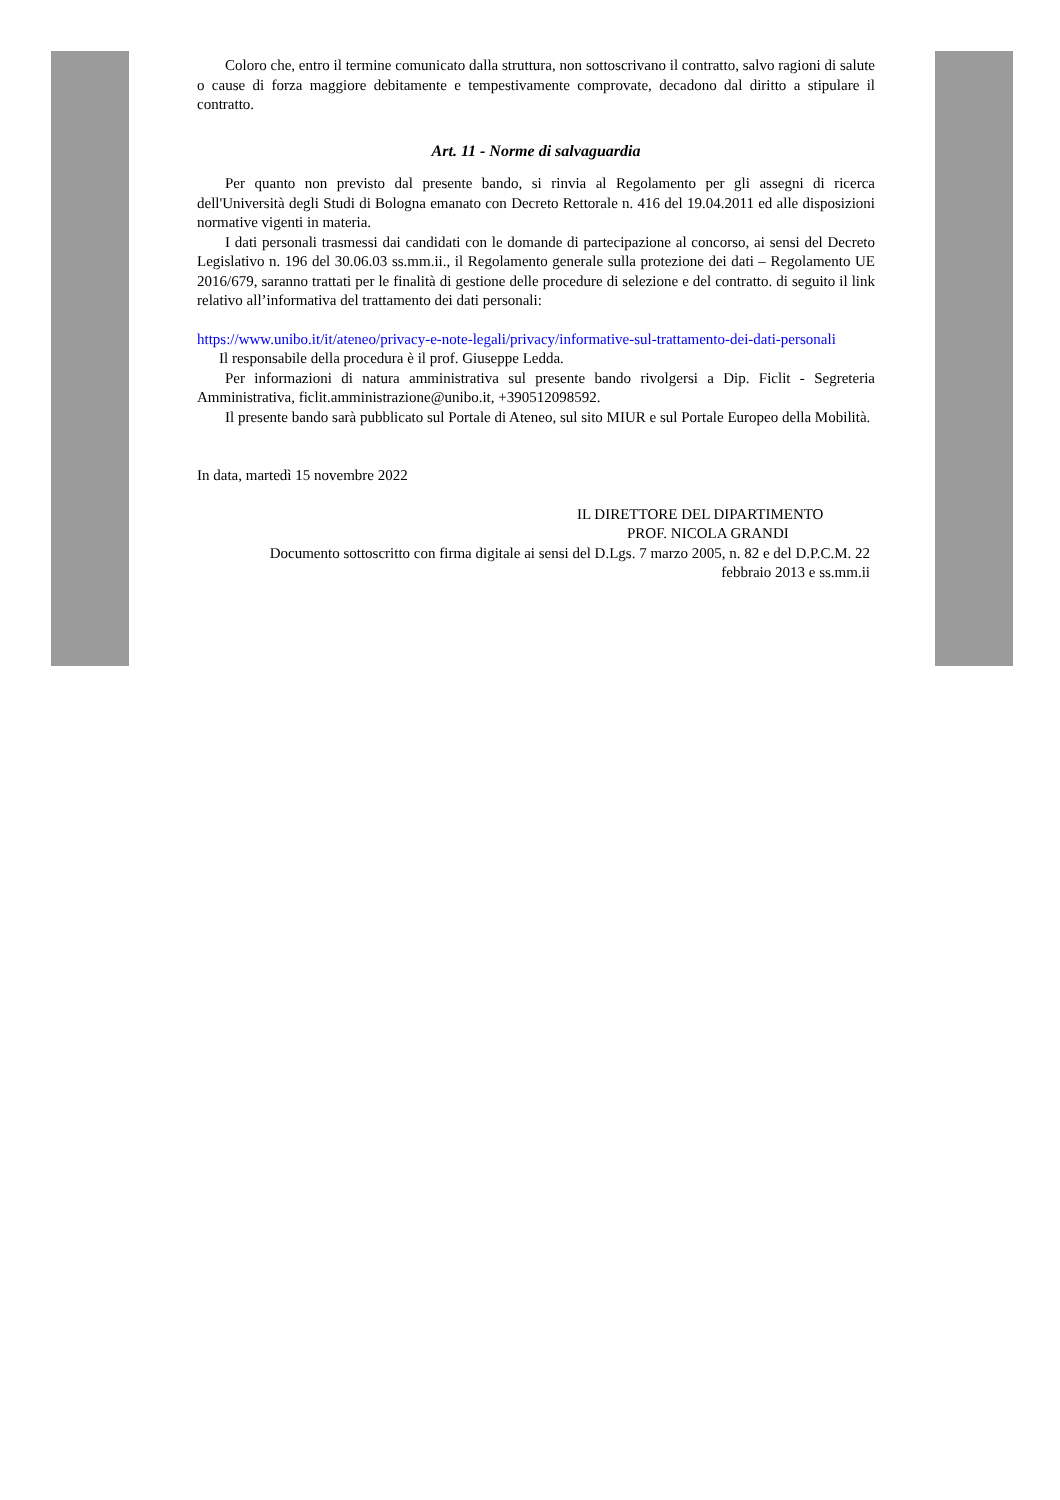Coloro che, entro il termine comunicato dalla struttura, non sottoscrivano il contratto, salvo ragioni di salute o cause di forza maggiore debitamente e tempestivamente comprovate, decadono dal diritto a stipulare il contratto.
Art. 11 - Norme di salvaguardia
Per quanto non previsto dal presente bando, si rinvia al Regolamento per gli assegni di ricerca dell'Università degli Studi di Bologna emanato con Decreto Rettorale n. 416 del 19.04.2011 ed alle disposizioni normative vigenti in materia.
I dati personali trasmessi dai candidati con le domande di partecipazione al concorso, ai sensi del Decreto Legislativo n. 196 del 30.06.03 ss.mm.ii., il Regolamento generale sulla protezione dei dati – Regolamento UE 2016/679, saranno trattati per le finalità di gestione delle procedure di selezione e del contratto. di seguito il link relativo all’informativa del trattamento dei dati personali:
https://www.unibo.it/it/ateneo/privacy-e-note-legali/privacy/informative-sul-trattamento-dei-dati-personali
Il responsabile della procedura è il prof. Giuseppe Ledda.
Per informazioni di natura amministrativa sul presente bando rivolgersi a Dip. Ficlit - Segreteria Amministrativa, ficlit.amministrazione@unibo.it, +390512098592.
Il presente bando sarà pubblicato sul Portale di Ateneo, sul sito MIUR e sul Portale Europeo della Mobilità.
In data, martedì 15 novembre 2022
IL DIRETTORE DEL DIPARTIMENTO
PROF. NICOLA GRANDI
Documento sottoscritto con firma digitale ai sensi del D.Lgs. 7 marzo 2005, n. 82 e del D.P.C.M. 22 febbraio 2013 e ss.mm.ii